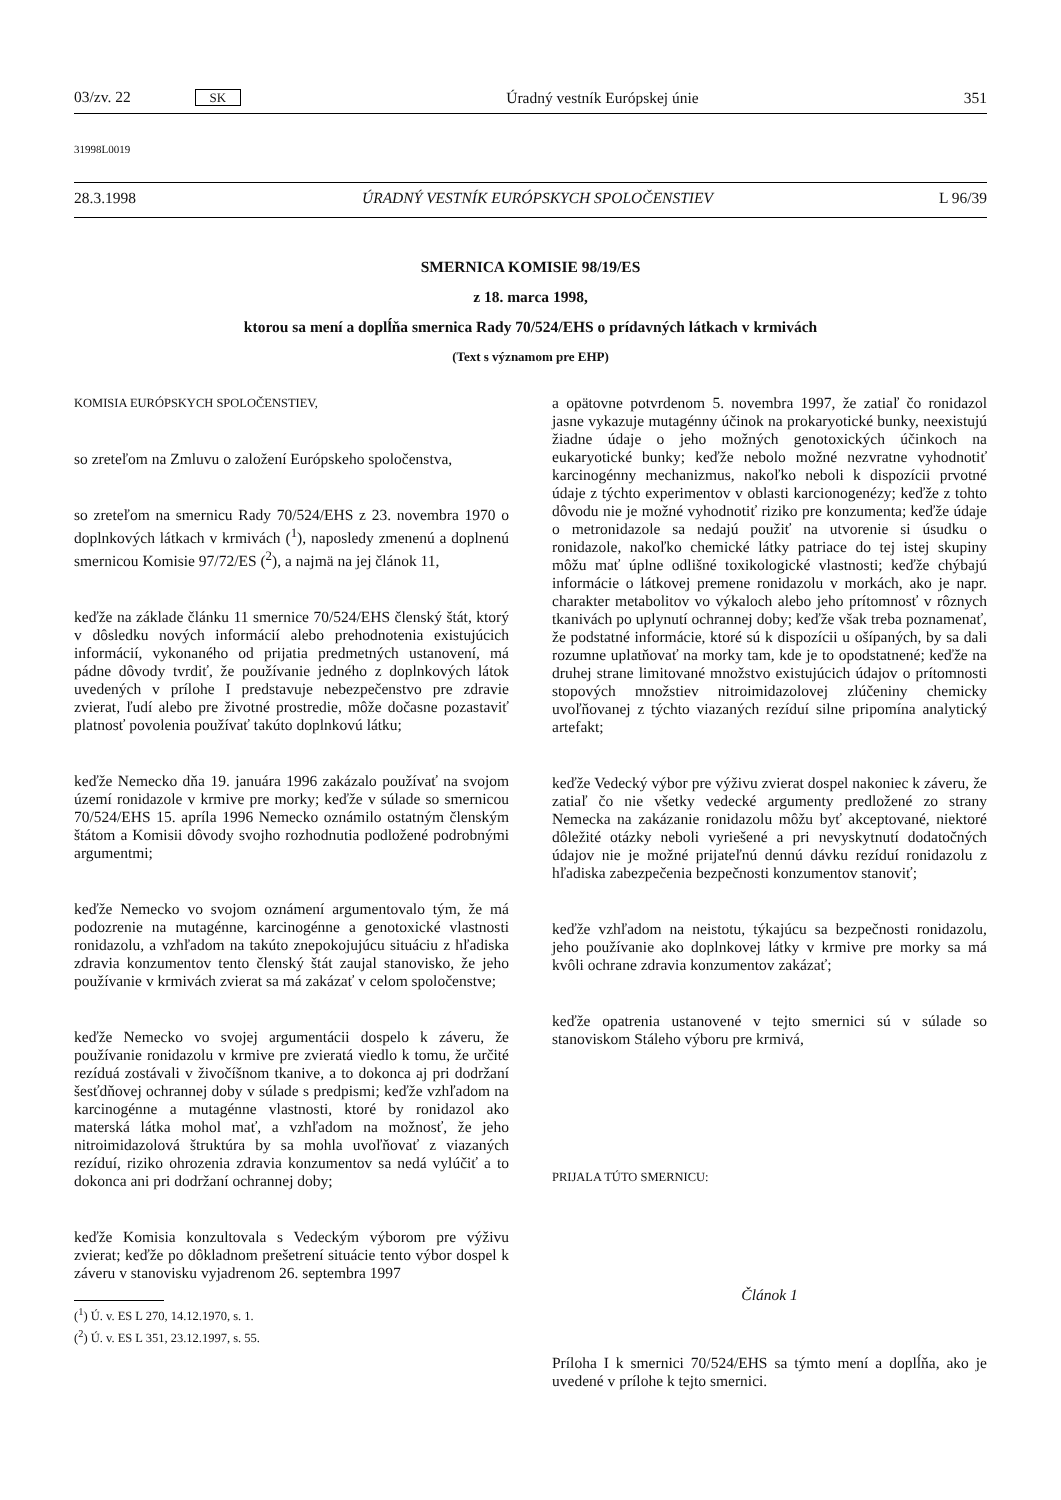03/zv. 22 SK Úradný vestník Európskej únie 351
31998L0019
28.3.1998 ÚRADNÝ VESTNÍK EURÓPSKYCH SPOLOČENSTIEV L 96/39
SMERNICA KOMISIE 98/19/ES
z 18. marca 1998,
ktorou sa mení a doplĺňa smernica Rady 70/524/EHS o prídavných látkach v krmivách
(Text s významom pre EHP)
KOMISIA EURÓPSKYCH SPOLOČENSTIEV,
so zreteľom na Zmluvu o založení Európskeho spoločenstva,
so zreteľom na smernicu Rady 70/524/EHS z 23. novembra 1970 o doplnkových látkach v krmivách (<sup>1</sup>), naposledy zmenenú a doplnenú smernicou Komisie 97/72/ES (<sup>2</sup>), a najmä na jej článok 11,
keďže na základe článku 11 smernice 70/524/EHS členský štát, ktorý v dôsledku nových informácií alebo prehodnotenia existujúcich informácií, vykonaného od prijatia predmetných ustanovení, má pádne dôvody tvrdiť, že používanie jedného z doplnkových látok uvedených v prílohe I predstavuje nebezpečenstvo pre zdravie zvierat, ľudí alebo pre životné prostredie, môže dočasne pozastaviť platnosť povolenia používať takúto doplnkovú látku;
keďže Nemecko dňa 19. januára 1996 zakázalo používať na svojom území ronidazole v krmive pre morky; keďže v súlade so smernicou 70/524/EHS 15. apríla 1996 Nemecko oznámilo ostatným členským štátom a Komisii dôvody svojho rozhodnutia podložené podrobnými argumentmi;
keďže Nemecko vo svojom oznámení argumentovalo tým, že má podozrenie na mutagénne, karcinogénne a genotoxické vlastnosti ronidazolu, a vzhľadom na takúto znepokojujúcu situáciu z hľadiska zdravia konzumentov tento členský štát zaujal stanovisko, že jeho používanie v krmivách zvierat sa má zakázať v celom spoločenstve;
keďže Nemecko vo svojej argumentácii dospelo k záveru, že používanie ronidazolu v krmive pre zvieratá viedlo k tomu, že určité rezíduá zostávali v živočíšnom tkanive, a to dokonca aj pri dodržaní šesťdňovej ochrannej doby v súlade s predpismi; keďže vzhľadom na karcinogénne a mutagénne vlastnosti, ktoré by ronidazol ako materská látka mohol mať, a vzhľadom na možnosť, že jeho nitroimidazolová štruktúra by sa mohla uvoľňovať z viazaných rezíduí, riziko ohrozenia zdravia konzumentov sa nedá vylúčiť a to dokonca ani pri dodržaní ochrannej doby;
keďže Komisia konzultovala s Vedeckým výborom pre výživu zvierat; keďže po dôkladnom prešetrení situácie tento výbor dospel k záveru v stanovisku vyjadrenom 26. septembra 1997
(<sup>1</sup>) Ú. v. ES L 270, 14.12.1970, s. 1.
(<sup>2</sup>) Ú. v. ES L 351, 23.12.1997, s. 55.
a opätovne potvrdenom 5. novembra 1997, že zatiaľ čo ronidazol jasne vykazuje mutagénny účinok na prokaryotické bunky, neexistujú žiadne údaje o jeho možných genotoxických účinkoch na eukaryotické bunky; keďže nebolo možné nezvratne vyhodnotiť karcinogénny mechanizmus, nakoľko neboli k dispozícii prvotné údaje z týchto experimentov v oblasti karcionogenézy; keďže z tohto dôvodu nie je možné vyhodnotiť riziko pre konzumenta; keďže údaje o metronidazole sa nedajú použiť na utvorenie si úsudku o ronidazole, nakoľko chemické látky patriace do tej istej skupiny môžu mať úplne odlišné toxikologické vlastnosti; keďže chýbajú informácie o látkovej premene ronidazolu v morkách, ako je napr. charakter metabolitov vo výkaloch alebo jeho prítomnosť v rôznych tkanivách po uplynutí ochrannej doby; keďže však treba poznamenať, že podstatné informácie, ktoré sú k dispozícii u ošípaných, by sa dali rozumne uplatňovať na morky tam, kde je to opodstatnené; keďže na druhej strane limitované množstvo existujúcich údajov o prítomnosti stopových množstiev nitroimidazolovej zlúčeniny chemicky uvoľňovanej z týchto viazaných rezíduí silne pripomína analytický artefakt;
keďže Vedecký výbor pre výživu zvierat dospel nakoniec k záveru, že zatiaľ čo nie všetky vedecké argumenty predložené zo strany Nemecka na zakázanie ronidazolu môžu byť akceptované, niektoré dôležité otázky neboli vyriešené a pri nevyskytnutí dodatočných údajov nie je možné prijateľnú dennú dávku rezíduí ronidazolu z hľadiska zabezpečenia bezpečnosti konzumentov stanoviť;
keďže vzhľadom na neistotu, týkajúcu sa bezpečnosti ronidazolu, jeho používanie ako doplnkovej látky v krmive pre morky sa má kvôli ochrane zdravia konzumentov zakázať;
keďže opatrenia ustanovené v tejto smernici sú v súlade so stanoviskom Stáleho výboru pre krmivá,
PRIJALA TÚTO SMERNICU:
Článok 1
Príloha I k smernici 70/524/EHS sa týmto mení a doplĺňa, ako je uvedené v prílohe k tejto smernici.